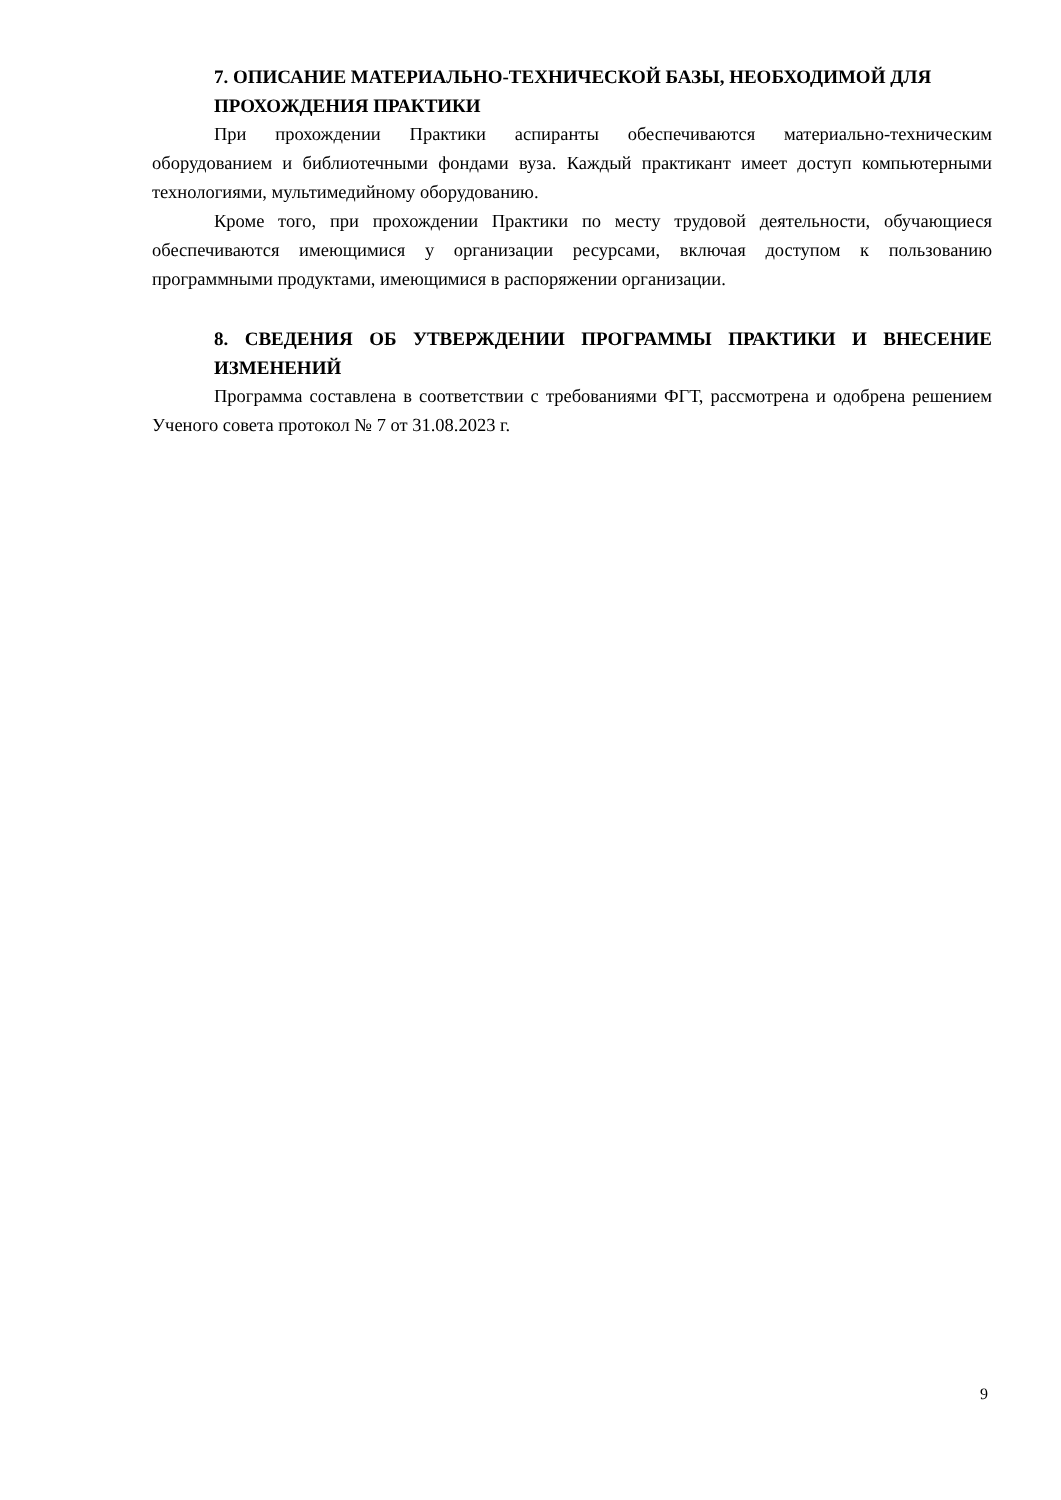7. ОПИСАНИЕ МАТЕРИАЛЬНО-ТЕХНИЧЕСКОЙ БАЗЫ, НЕОБХОДИМОЙ ДЛЯ ПРОХОЖДЕНИЯ ПРАКТИКИ
При прохождении Практики аспиранты обеспечиваются материально-техническим оборудованием и библиотечными фондами вуза. Каждый практикант имеет доступ компьютерными технологиями, мультимедийному оборудованию.
Кроме того, при прохождении Практики по месту трудовой деятельности, обучающиеся обеспечиваются имеющимися у организации ресурсами, включая доступом к пользованию программными продуктами, имеющимися в распоряжении организации.
8. СВЕДЕНИЯ ОБ УТВЕРЖДЕНИИ ПРОГРАММЫ ПРАКТИКИ И ВНЕСЕНИЕ ИЗМЕНЕНИЙ
Программа составлена в соответствии с требованиями ФГТ, рассмотрена и одобрена решением Ученого совета протокол № 7 от 31.08.2023 г.
9